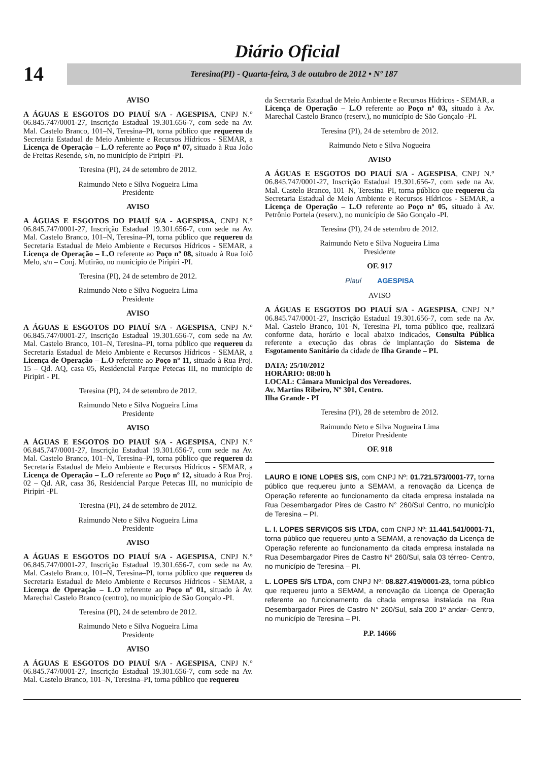Diário Oficial
14
Teresina(PI) - Quarta-feira, 3 de outubro de 2012 • Nº 187
AVISO
A ÁGUAS E ESGOTOS DO PIAUÍ S/A - AGESPISA, CNPJ N.° 06.845.747/0001-27, Inscrição Estadual 19.301.656-7, com sede na Av. Mal. Castelo Branco, 101–N, Teresina–PI, torna público que requereu da Secretaria Estadual de Meio Ambiente e Recursos Hídricos - SEMAR, a Licença de Operação – L.O referente ao Poço nº 07, situado à Rua João de Freitas Resende, s/n, no município de Piripiri -PI.
Teresina (PI), 24 de setembro de 2012.
Raimundo Neto e Silva Nogueira Lima
Presidente
AVISO
A ÁGUAS E ESGOTOS DO PIAUÍ S/A - AGESPISA, CNPJ N.° 06.845.747/0001-27, Inscrição Estadual 19.301.656-7, com sede na Av. Mal. Castelo Branco, 101–N, Teresina–PI, torna público que requereu da Secretaria Estadual de Meio Ambiente e Recursos Hídricos - SEMAR, a Licença de Operação – L.O referente ao Poço nº 08, situado à Rua Ioiô Melo, s/n – Conj. Mutirão, no município de Piripiri -PI.
Teresina (PI), 24 de setembro de 2012.
Raimundo Neto e Silva Nogueira Lima
Presidente
AVISO
A ÁGUAS E ESGOTOS DO PIAUÍ S/A - AGESPISA, CNPJ N.° 06.845.747/0001-27, Inscrição Estadual 19.301.656-7, com sede na Av. Mal. Castelo Branco, 101–N, Teresina–PI, torna público que requereu da Secretaria Estadual de Meio Ambiente e Recursos Hídricos - SEMAR, a Licença de Operação – L.O referente ao Poço nº 11, situado à Rua Proj. 15 – Qd. AQ, casa 05, Residencial Parque Petecas III, no município de Piripiri - PI.
Teresina (PI), 24 de setembro de 2012.
Raimundo Neto e Silva Nogueira Lima
Presidente
AVISO
A ÁGUAS E ESGOTOS DO PIAUÍ S/A - AGESPISA, CNPJ N.° 06.845.747/0001-27, Inscrição Estadual 19.301.656-7, com sede na Av. Mal. Castelo Branco, 101–N, Teresina–PI, torna público que requereu da Secretaria Estadual de Meio Ambiente e Recursos Hídricos - SEMAR, a Licença de Operação – L.O referente ao Poço nº 12, situado à Rua Proj. 02 – Qd. AR, casa 36, Residencial Parque Petecas III, no município de Piripiri -PI.
Teresina (PI), 24 de setembro de 2012.
Raimundo Neto e Silva Nogueira Lima
Presidente
AVISO
A ÁGUAS E ESGOTOS DO PIAUÍ S/A - AGESPISA, CNPJ N.° 06.845.747/0001-27, Inscrição Estadual 19.301.656-7, com sede na Av. Mal. Castelo Branco, 101–N, Teresina–PI, torna público que requereu da Secretaria Estadual de Meio Ambiente e Recursos Hídricos - SEMAR, a Licença de Operação – L.O referente ao Poço nº 01, situado à Av. Marechal Castelo Branco (centro), no município de São Gonçalo -PI.
Teresina (PI), 24 de setembro de 2012.
Raimundo Neto e Silva Nogueira Lima
Presidente
AVISO
A ÁGUAS E ESGOTOS DO PIAUÍ S/A - AGESPISA, CNPJ N.° 06.845.747/0001-27, Inscrição Estadual 19.301.656-7, com sede na Av. Mal. Castelo Branco, 101–N, Teresina–PI, torna público que requereu
da Secretaria Estadual de Meio Ambiente e Recursos Hídricos - SEMAR, a Licença de Operação – L.O referente ao Poço nº 03, situado à Av. Marechal Castelo Branco (reserv.), no município de São Gonçalo -PI.
Teresina (PI), 24 de setembro de 2012.
Raimundo Neto e Silva Nogueira
AVISO
A ÁGUAS E ESGOTOS DO PIAUÍ S/A - AGESPISA, CNPJ N.° 06.845.747/0001-27, Inscrição Estadual 19.301.656-7, com sede na Av. Mal. Castelo Branco, 101–N, Teresina–PI, torna público que requereu da Secretaria Estadual de Meio Ambiente e Recursos Hídricos - SEMAR, a Licença de Operação – L.O referente ao Poço nº 05, situado à Av. Petrônio Portela (reserv.), no município de São Gonçalo -PI.
Teresina (PI), 24 de setembro de 2012.
Raimundo Neto e Silva Nogueira Lima
Presidente
OF. 917
Piauí AGESPISA
AVISO
A ÁGUAS E ESGOTOS DO PIAUÍ S/A - AGESPISA, CNPJ N.° 06.845.747/0001-27, Inscrição Estadual 19.301.656-7, com sede na Av. Mal. Castelo Branco, 101–N, Teresina–PI, torna público que, realizará conforme data, horário e local abaixo indicados, Consulta Pública referente a execução das obras de implantação do Sistema de Esgotamento Sanitário da cidade de Ilha Grande – PI.
DATA: 25/10/2012
HORÁRIO: 08:00 h
LOCAL: Câmara Municipal dos Vereadores.
Av. Martins Ribeiro, Nº 301, Centro.
Ilha Grande - PI
Teresina (PI), 28 de setembro de 2012.
Raimundo Neto e Silva Nogueira Lima
Diretor Presidente
OF. 918
LAURO E IONE LOPES S/S, com CNPJ Nº: 01.721.573/0001-77, torna público que requereu junto a SEMAM, a renovação da Licença de Operação referente ao funcionamento da citada empresa instalada na Rua Desembargador Pires de Castro N° 260/Sul Centro, no município de Teresina – PI.
L. I. LOPES SERVIÇOS S/S LTDA, com CNPJ Nº: 11.441.541/0001-71, torna público que requereu junto a SEMAM, a renovação da Licença de Operação referente ao funcionamento da citada empresa instalada na Rua Desembargador Pires de Castro N° 260/Sul, sala 03 térreo- Centro, no município de Teresina – PI.
L. LOPES S/S LTDA, com CNPJ Nº: 08.827.419/0001-23, torna público que requereu junto a SEMAM, a renovação da Licença de Operação referente ao funcionamento da citada empresa instalada na Rua Desembargador Pires de Castro N° 260/Sul, sala 200 1º andar- Centro, no município de Teresina – PI.
P.P. 14666